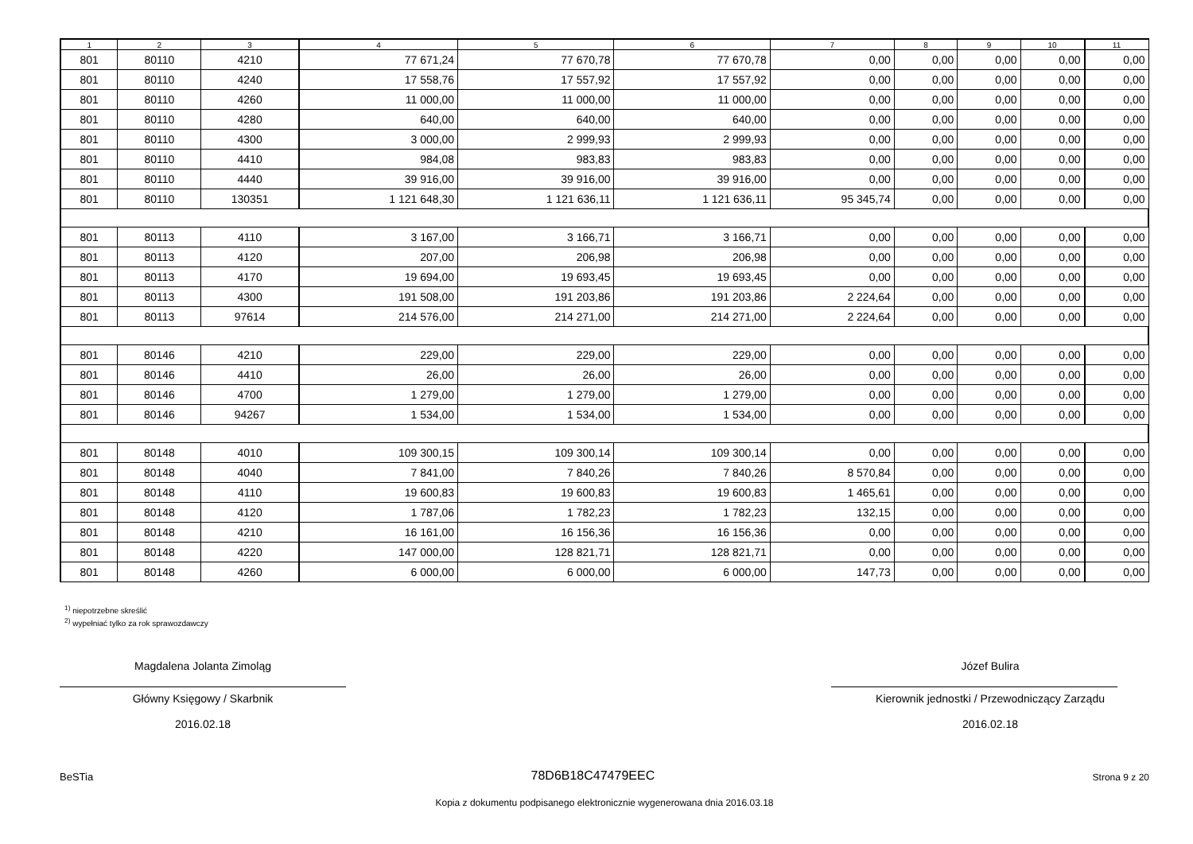| 1 | 2 | 3 | 4 | 5 | 6 | 7 | 8 | 9 | 10 | 11 |
| --- | --- | --- | --- | --- | --- | --- | --- | --- | --- | --- |
| 801 | 80110 | 4210 | 77 671,24 | 77 670,78 | 77 670,78 | 0,00 | 0,00 | 0,00 | 0,00 | 0,00 |
| 801 | 80110 | 4240 | 17 558,76 | 17 557,92 | 17 557,92 | 0,00 | 0,00 | 0,00 | 0,00 | 0,00 |
| 801 | 80110 | 4260 | 11 000,00 | 11 000,00 | 11 000,00 | 0,00 | 0,00 | 0,00 | 0,00 | 0,00 |
| 801 | 80110 | 4280 | 640,00 | 640,00 | 640,00 | 0,00 | 0,00 | 0,00 | 0,00 | 0,00 |
| 801 | 80110 | 4300 | 3 000,00 | 2 999,93 | 2 999,93 | 0,00 | 0,00 | 0,00 | 0,00 | 0,00 |
| 801 | 80110 | 4410 | 984,08 | 983,83 | 983,83 | 0,00 | 0,00 | 0,00 | 0,00 | 0,00 |
| 801 | 80110 | 4440 | 39 916,00 | 39 916,00 | 39 916,00 | 0,00 | 0,00 | 0,00 | 0,00 | 0,00 |
| 801 | 80110 | 130351 | 1 121 648,30 | 1 121 636,11 | 1 121 636,11 | 95 345,74 | 0,00 | 0,00 | 0,00 | 0,00 |
| 801 | 80113 | 4110 | 3 167,00 | 3 166,71 | 3 166,71 | 0,00 | 0,00 | 0,00 | 0,00 | 0,00 |
| 801 | 80113 | 4120 | 207,00 | 206,98 | 206,98 | 0,00 | 0,00 | 0,00 | 0,00 | 0,00 |
| 801 | 80113 | 4170 | 19 694,00 | 19 693,45 | 19 693,45 | 0,00 | 0,00 | 0,00 | 0,00 | 0,00 |
| 801 | 80113 | 4300 | 191 508,00 | 191 203,86 | 191 203,86 | 2 224,64 | 0,00 | 0,00 | 0,00 | 0,00 |
| 801 | 80113 | 97614 | 214 576,00 | 214 271,00 | 214 271,00 | 2 224,64 | 0,00 | 0,00 | 0,00 | 0,00 |
| 801 | 80146 | 4210 | 229,00 | 229,00 | 229,00 | 0,00 | 0,00 | 0,00 | 0,00 | 0,00 |
| 801 | 80146 | 4410 | 26,00 | 26,00 | 26,00 | 0,00 | 0,00 | 0,00 | 0,00 | 0,00 |
| 801 | 80146 | 4700 | 1 279,00 | 1 279,00 | 1 279,00 | 0,00 | 0,00 | 0,00 | 0,00 | 0,00 |
| 801 | 80146 | 94267 | 1 534,00 | 1 534,00 | 1 534,00 | 0,00 | 0,00 | 0,00 | 0,00 | 0,00 |
| 801 | 80148 | 4010 | 109 300,15 | 109 300,14 | 109 300,14 | 0,00 | 0,00 | 0,00 | 0,00 | 0,00 |
| 801 | 80148 | 4040 | 7 841,00 | 7 840,26 | 7 840,26 | 8 570,84 | 0,00 | 0,00 | 0,00 | 0,00 |
| 801 | 80148 | 4110 | 19 600,83 | 19 600,83 | 19 600,83 | 1 465,61 | 0,00 | 0,00 | 0,00 | 0,00 |
| 801 | 80148 | 4120 | 1 787,06 | 1 782,23 | 1 782,23 | 132,15 | 0,00 | 0,00 | 0,00 | 0,00 |
| 801 | 80148 | 4210 | 16 161,00 | 16 156,36 | 16 156,36 | 0,00 | 0,00 | 0,00 | 0,00 | 0,00 |
| 801 | 80148 | 4220 | 147 000,00 | 128 821,71 | 128 821,71 | 0,00 | 0,00 | 0,00 | 0,00 | 0,00 |
| 801 | 80148 | 4260 | 6 000,00 | 6 000,00 | 6 000,00 | 147,73 | 0,00 | 0,00 | 0,00 | 0,00 |
<sup>1)</sup> niepotrzebne skreślić
<sup>2)</sup> wypełniać tylko za rok sprawozdawczy
Magdalena Jolanta Zimoląg
Główny Księgowy / Skarbnik
2016.02.18
Józef Bulira
Kierownik jednostki / Przewodniczący Zarządu
2016.02.18
BeSTia 78D6B18C47479EEC Strona 9 z 20
Kopia z dokumentu podpisanego elektronicznie wygenerowana dnia 2016.03.18